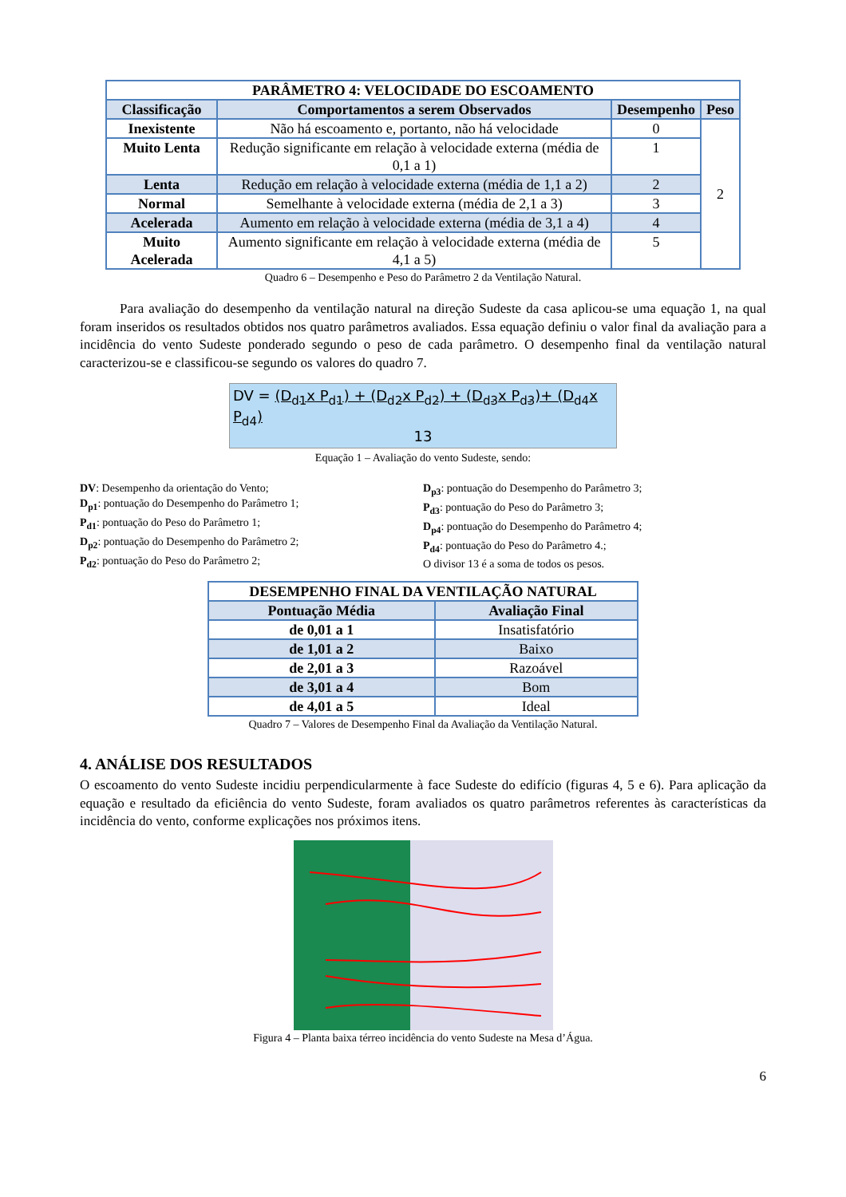| PARÂMETRO 4: VELOCIDADE DO ESCOAMENTO | | | |
| --- | --- | --- | --- |
| Classificação | Comportamentos a serem Observados | Desempenho | Peso |
| Inexistente | Não há escoamento e, portanto, não há velocidade | 0 | 2 |
| Muito Lenta | Redução significante em relação à velocidade externa (média de 0,1 a 1) | 1 | |
| Lenta | Redução em relação à velocidade externa (média de 1,1 a 2) | 2 | |
| Normal | Semelhante à velocidade externa (média de 2,1 a 3) | 3 | |
| Acelerada | Aumento em relação à velocidade externa (média de 3,1 a 4) | 4 | |
| Muito Acelerada | Aumento significante em relação à velocidade externa (média de 4,1 a 5) | 5 | |
Quadro 6 – Desempenho e Peso do Parâmetro 2 da Ventilação Natural.
Para avaliação do desempenho da ventilação natural na direção Sudeste da casa aplicou-se uma equação 1, na qual foram inseridos os resultados obtidos nos quatro parâmetros avaliados. Essa equação definiu o valor final da avaliação para a incidência do vento Sudeste ponderado segundo o peso de cada parâmetro. O desempenho final da ventilação natural caracterizou-se e classificou-se segundo os valores do quadro 7.
DV = (D<sub>d1</sub>x P<sub>d1</sub>) + (D<sub>d2</sub>x P<sub>d2</sub>) + (D<sub>d3</sub>x P<sub>d3</sub>)+ (D<sub>d4</sub>x P<sub>d4</sub>)
13
Equação 1 – Avaliação do vento Sudeste, sendo:
DV: Desempenho da orientação do Vento;
D<sub>p1</sub>: pontuação do Desempenho do Parâmetro 1;
P<sub>d1</sub>: pontuação do Peso do Parâmetro 1;
D<sub>p2</sub>: pontuação do Desempenho do Parâmetro 2;
P<sub>d2</sub>: pontuação do Peso do Parâmetro 2;
D<sub>p3</sub>: pontuação do Desempenho do Parâmetro 3;
P<sub>d3</sub>: pontuação do Peso do Parâmetro 3;
D<sub>p4</sub>: pontuação do Desempenho do Parâmetro 4;
P<sub>d4</sub>: pontuação do Peso do Parâmetro 4.;
O divisor 13 é a soma de todos os pesos.
| DESEMPENHO FINAL DA VENTILAÇÃO NATURAL | |
| --- | --- |
| Pontuação Média | Avaliação Final |
| de 0,01 a 1 | Insatisfatório |
| de 1,01 a 2 | Baixo |
| de 2,01 a 3 | Razoável |
| de 3,01 a 4 | Bom |
| de 4,01 a 5 | Ideal |
Quadro 7 – Valores de Desempenho Final da Avaliação da Ventilação Natural.
4. ANÁLISE DOS RESULTADOS
O escoamento do vento Sudeste incidiu perpendicularmente à face Sudeste do edifício (figuras 4, 5 e 6). Para aplicação da equação e resultado da eficiência do vento Sudeste, foram avaliados os quatro parâmetros referentes às características da incidência do vento, conforme explicações nos próximos itens.
Figura 4 – Planta baixa térreo incidência do vento Sudeste na Mesa d’Água.
6